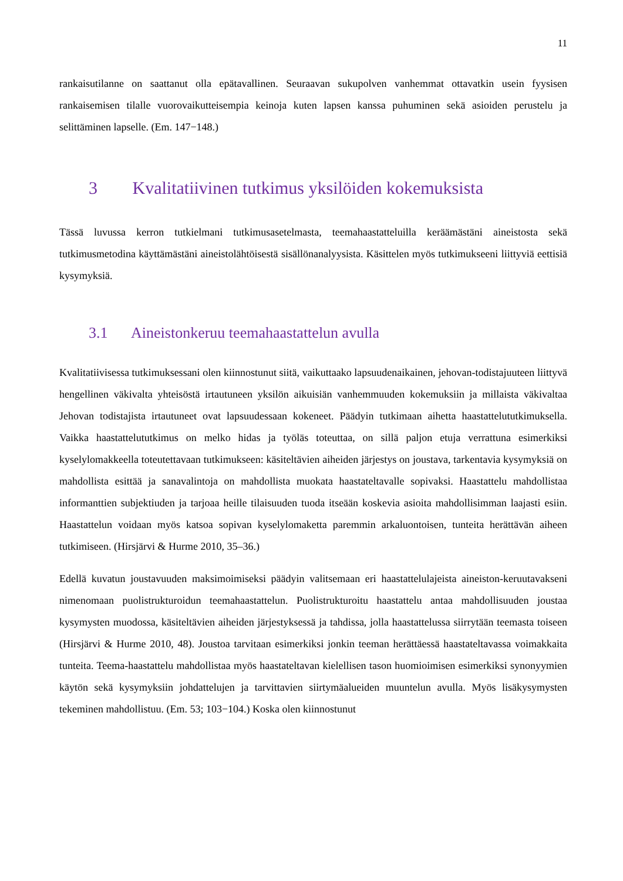11
rankaisutilanne on saattanut olla epätavallinen. Seuraavan sukupolven vanhemmat ottavatkin usein fyysisen rankaisemisen tilalle vuorovaikutteisempia keinoja kuten lapsen kanssa puhuminen sekä asioiden perustelu ja selittäminen lapselle. (Em. 147−148.)
3 Kvalitatiivinen tutkimus yksilöiden kokemuksista
Tässä luvussa kerron tutkielmani tutkimusasetelmasta, teemahaastatteluilla keräämästäni aineistosta sekä tutkimusmetodina käyttämästäni aineistolähtöisestä sisällönanalyysista. Käsittelen myös tutkimukseeni liittyviä eettisiä kysymyksiä.
3.1 Aineistonkeruu teemahaastattelun avulla
Kvalitatiivisessa tutkimuksessani olen kiinnostunut siitä, vaikuttaako lapsuudenaikainen, jehovan-todistajuuteen liittyvä hengellinen väkivalta yhteisöstä irtautuneen yksilön aikuisiän vanhemmuuden kokemuksiin ja millaista väkivaltaa Jehovan todistajista irtautuneet ovat lapsuudessaan kokeneet. Päädyin tutkimaan aihetta haastattelututkimuksella. Vaikka haastattelututkimus on melko hidas ja työläs toteuttaa, on sillä paljon etuja verrattuna esimerkiksi kyselylomakkeella toteutettavaan tutkimukseen: käsiteltävien aiheiden järjestys on joustava, tarkentavia kysymyksiä on mahdollista esittää ja sanavalintoja on mahdollista muokata haastateltavalle sopivaksi. Haastattelu mahdollistaa informanttien subjektiuden ja tarjoaa heille tilaisuuden tuoda itseään koskevia asioita mahdollisimman laajasti esiin. Haastattelun voidaan myös katsoa sopivan kyselylomaketta paremmin arkaluontoisen, tunteita herättävän aiheen tutkimiseen. (Hirsjärvi & Hurme 2010, 35–36.)
Edellä kuvatun joustavuuden maksimoimiseksi päädyin valitsemaan eri haastattelulajeista aineiston-keruutavakseni nimenomaan puolistrukturoidun teemahaastattelun. Puolistrukturoitu haastattelu antaa mahdollisuuden joustaa kysymysten muodossa, käsiteltävien aiheiden järjestyksessä ja tahdissa, jolla haastattelussa siirrytään teemasta toiseen (Hirsjärvi & Hurme 2010, 48). Joustoa tarvitaan esimerkiksi jonkin teeman herättäessä haastateltavassa voimakkaita tunteita. Teema-haastattelu mahdollistaa myös haastateltavan kielellisen tason huomioimisen esimerkiksi synonyymien käytön sekä kysymyksiin johdattelujen ja tarvittavien siirtymäalueiden muuntelun avulla. Myös lisäkysymysten tekeminen mahdollistuu. (Em. 53; 103−104.) Koska olen kiinnostunut